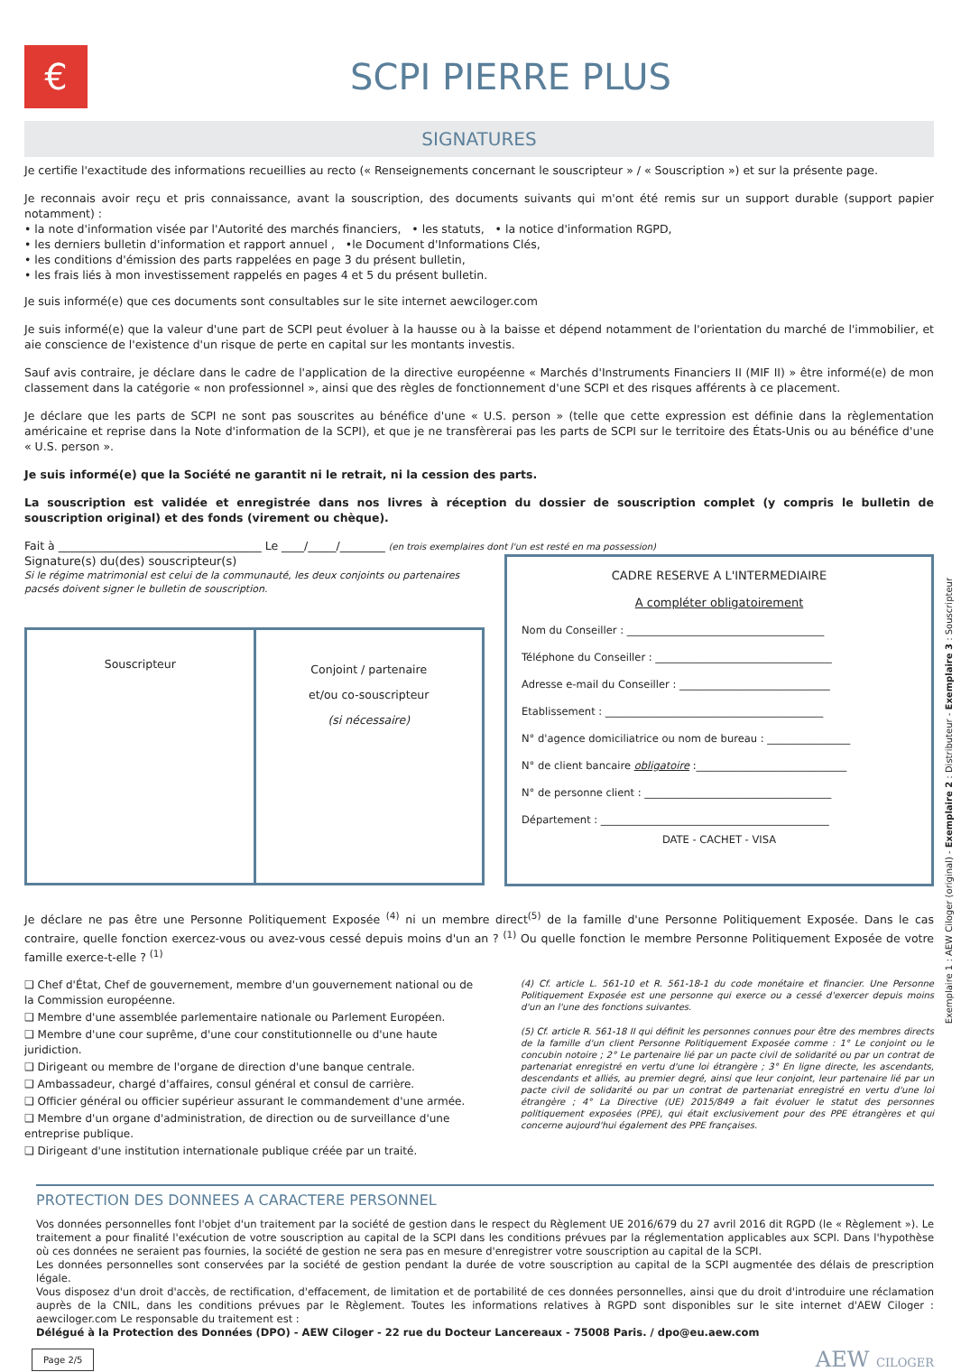€
SCPI PIERRE PLUS
SIGNATURES
Je certifie l'exactitude des informations recueillies au recto (« Renseignements concernant le souscripteur » / « Souscription ») et sur la présente page.
Je reconnais avoir reçu et pris connaissance, avant la souscription, des documents suivants qui m'ont été remis sur un support durable (support papier notamment) :
• la note d'information visée par l'Autorité des marchés financiers, • les statuts, • la notice d'information RGPD,
• les derniers bulletin d'information et rapport annuel , •le Document d'Informations Clés,
• les conditions d'émission des parts rappelées en page 3 du présent bulletin,
• les frais liés à mon investissement rappelés en pages 4 et 5 du présent bulletin.
Je suis informé(e) que ces documents sont consultables sur le site internet aewciloger.com
Je suis informé(e) que la valeur d'une part de SCPI peut évoluer à la hausse ou à la baisse et dépend notamment de l'orientation du marché de l'immobilier, et aie conscience de l'existence d'un risque de perte en capital sur les montants investis.
Sauf avis contraire, je déclare dans le cadre de l'application de la directive européenne « Marchés d'Instruments Financiers II (MIF II) » être informé(e) de mon classement dans la catégorie « non professionnel », ainsi que des règles de fonctionnement d'une SCPI et des risques afférents à ce placement.
Je déclare que les parts de SCPI ne sont pas souscrites au bénéfice d'une « U.S. person » (telle que cette expression est définie dans la règlementation américaine et reprise dans la Note d'information de la SCPI), et que je ne transfèrerai pas les parts de SCPI sur le territoire des États-Unis ou au bénéfice d'une « U.S. person ».
Je suis informé(e) que la Société ne garantit ni le retrait, ni la cession des parts.
La souscription est validée et enregistrée dans nos livres à réception du dossier de souscription complet (y compris le bulletin de souscription original) et des fonds (virement ou chèque).
Fait à ____________________________________ Le ____/_____/________ (en trois exemplaires dont l'un est resté en ma possession)
Signature(s) du(des) souscripteur(s)
Si le régime matrimonial est celui de la communauté, les deux conjoints ou partenaires pacsés doivent signer le bulletin de souscription.
Souscripteur
Conjoint / partenaire
et/ou co-souscripteur
(si nécessaire)
CADRE RESERVE A L'INTERMEDIAIRE
A compléter obligatoirement
Nom du Conseiller : ______________________________________
Téléphone du Conseiller : __________________________________
Adresse e-mail du Conseiller : _____________________________
Etablissement : __________________________________________
N° d'agence domiciliatrice ou nom de bureau : ________________
N° de client bancaire obligatoire :_____________________________
N° de personne client : ____________________________________
Département : ____________________________________________
DATE - CACHET - VISA
Je déclare ne pas être une Personne Politiquement Exposée <sup>(4)</sup> ni un membre direct<sup>(5)</sup> de la famille d'une Personne Politiquement Exposée. Dans le cas contraire, quelle fonction exercez-vous ou avez-vous cessé depuis moins d'un an ? <sup>(1)</sup> Ou quelle fonction le membre Personne Politiquement Exposée de votre famille exerce-t-elle ? <sup>(1)</sup>
❑ Chef d'État, Chef de gouvernement, membre d'un gouvernement national ou de la Commission européenne.
❑ Membre d'une assemblée parlementaire nationale ou Parlement Européen.
❑ Membre d'une cour suprême, d'une cour constitutionnelle ou d'une haute juridiction.
❑ Dirigeant ou membre de l'organe de direction d'une banque centrale.
❑ Ambassadeur, chargé d'affaires, consul général et consul de carrière.
❑ Officier général ou officier supérieur assurant le commandement d'une armée.
❑ Membre d'un organe d'administration, de direction ou de surveillance d'une entreprise publique.
❑ Dirigeant d'une institution internationale publique créée par un traité.
(4) Cf. article L. 561-10 et R. 561-18-1 du code monétaire et financier. Une Personne Politiquement Exposée est une personne qui exerce ou a cessé d'exercer depuis moins d'un an l'une des fonctions suivantes.
(5) Cf. article R. 561-18 II qui définit les personnes connues pour être des membres directs de la famille d'un client Personne Politiquement Exposée comme : 1° Le conjoint ou le concubin notoire ; 2° Le partenaire lié par un pacte civil de solidarité ou par un contrat de partenariat enregistré en vertu d'une loi étrangère ; 3° En ligne directe, les ascendants, descendants et alliés, au premier degré, ainsi que leur conjoint, leur partenaire lié par un pacte civil de solidarité ou par un contrat de partenariat enregistré en vertu d'une loi étrangère ; 4° La Directive (UE) 2015/849 a fait évoluer le statut des personnes politiquement exposées (PPE), qui était exclusivement pour des PPE étrangères et qui concerne aujourd'hui également des PPE françaises.
PROTECTION DES DONNEES A CARACTERE PERSONNEL
Vos données personnelles font l'objet d'un traitement par la société de gestion dans le respect du Règlement UE 2016/679 du 27 avril 2016 dit RGPD (le « Règlement »). Le traitement a pour finalité l'exécution de votre souscription au capital de la SCPI dans les conditions prévues par la réglementation applicables aux SCPI. Dans l'hypothèse où ces données ne seraient pas fournies, la société de gestion ne sera pas en mesure d'enregistrer votre souscription au capital de la SCPI.
Les données personnelles sont conservées par la société de gestion pendant la durée de votre souscription au capital de la SCPI augmentée des délais de prescription légale.
Vous disposez d'un droit d'accès, de rectification, d'effacement, de limitation et de portabilité de ces données personnelles, ainsi que du droit d'introduire une réclamation auprès de la CNIL, dans les conditions prévues par le Règlement. Toutes les informations relatives à RGPD sont disponibles sur le site internet d'AEW Ciloger : aewciloger.com Le responsable du traitement est :
Délégué à la Protection des Données (DPO) - AEW Ciloger - 22 rue du Docteur Lancereaux - 75008 Paris. / dpo@eu.aew.com
Page 2/5 AEW CILOGER
Exemplaire 1 : AEW Ciloger (original) - Exemplaire 2 : Distributeur - Exemplaire 3 : Souscripteur